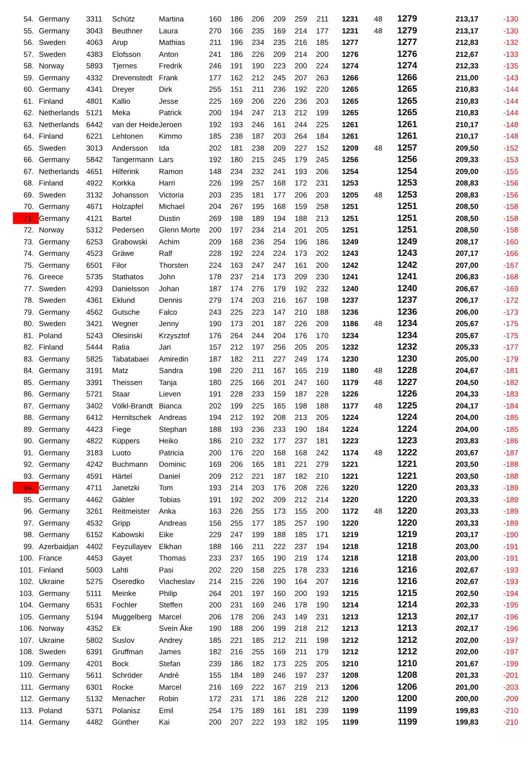| 54. | Germany | 3311 | Schütz | Martina | 160 | 186 | 206 | 209 | 259 | 211 | 1231 | 48 | 1279 | 213,17 | -130 |
| 55. | Germany | 3043 | Beuthner | Laura | 270 | 166 | 235 | 169 | 214 | 177 | 1231 | 48 | 1279 | 213,17 | -130 |
| 56. | Sweden | 4063 | Arup | Mathias | 211 | 196 | 234 | 235 | 216 | 185 | 1277 | | 1277 | 212,83 | -132 |
| 57. | Sweden | 4383 | Elofsson | Anton | 241 | 186 | 226 | 209 | 214 | 200 | 1276 | | 1276 | 212,67 | -133 |
| 58. | Norway | 5893 | Tjernes | Fredrik | 246 | 191 | 190 | 223 | 200 | 224 | 1274 | | 1274 | 212,33 | -135 |
| 59. | Germany | 4332 | Drevenstedt | Frank | 177 | 162 | 212 | 245 | 207 | 263 | 1266 | | 1266 | 211,00 | -143 |
| 60. | Germany | 4341 | Dreyer | Dirk | 255 | 151 | 211 | 236 | 192 | 220 | 1265 | | 1265 | 210,83 | -144 |
| 61. | Finland | 4801 | Kallio | Jesse | 225 | 169 | 206 | 226 | 236 | 203 | 1265 | | 1265 | 210,83 | -144 |
| 62. | Netherlands | 5121 | Meka | Patrick | 200 | 194 | 247 | 213 | 212 | 199 | 1265 | | 1265 | 210,83 | -144 |
| 63. | Netherlands | 6442 | van der Heide | Jeroen | 192 | 193 | 246 | 161 | 244 | 225 | 1261 | | 1261 | 210,17 | -148 |
| 64. | Finland | 6221 | Lehtonen | Kimmo | 185 | 238 | 187 | 203 | 264 | 184 | 1261 | | 1261 | 210,17 | -148 |
| 65. | Sweden | 3013 | Andersson | Ida | 202 | 181 | 238 | 209 | 227 | 152 | 1209 | 48 | 1257 | 209,50 | -152 |
| 66. | Germany | 5842 | Tangermann | Lars | 192 | 180 | 215 | 245 | 179 | 245 | 1256 | | 1256 | 209,33 | -153 |
| 67. | Netherlands | 4651 | Hilferink | Ramon | 148 | 234 | 232 | 241 | 193 | 206 | 1254 | | 1254 | 209,00 | -155 |
| 68. | Finland | 4922 | Korkka | Harri | 226 | 199 | 257 | 168 | 172 | 231 | 1253 | | 1253 | 208,83 | -156 |
| 69. | Sweden | 3132 | Johansson | Victoria | 203 | 235 | 181 | 177 | 206 | 203 | 1205 | 48 | 1253 | 208,83 | -156 |
| 70. | Germany | 4671 | Holzapfel | Michael | 204 | 267 | 195 | 168 | 159 | 258 | 1251 | | 1251 | 208,50 | -158 |
| 71. | Germany | 4121 | Bartel | Dustin | 269 | 198 | 189 | 194 | 188 | 213 | 1251 | | 1251 | 208,50 | -158 |
| 72. | Norway | 5312 | Pedersen | Glenn Morte | 200 | 197 | 234 | 214 | 201 | 205 | 1251 | | 1251 | 208,50 | -158 |
| 73. | Germany | 6253 | Grabowski | Achim | 209 | 168 | 236 | 254 | 196 | 186 | 1249 | | 1249 | 208,17 | -160 |
| 74. | Germany | 4523 | Gräwe | Ralf | 228 | 192 | 224 | 224 | 173 | 202 | 1243 | | 1243 | 207,17 | -166 |
| 75. | Germany | 6501 | Filor | Thorsten | 224 | 163 | 247 | 247 | 161 | 200 | 1242 | | 1242 | 207,00 | -167 |
| 76. | Greece | 5735 | Stathatos | John | 178 | 237 | 214 | 173 | 209 | 230 | 1241 | | 1241 | 206,83 | -168 |
| 77. | Sweden | 4293 | Danielsson | Johan | 187 | 174 | 276 | 179 | 192 | 232 | 1240 | | 1240 | 206,67 | -169 |
| 78. | Sweden | 4361 | Eklund | Dennis | 279 | 174 | 203 | 216 | 167 | 198 | 1237 | | 1237 | 206,17 | -172 |
| 79. | Germany | 4562 | Gutsche | Falco | 243 | 225 | 223 | 147 | 210 | 188 | 1236 | | 1236 | 206,00 | -173 |
| 80. | Sweden | 3421 | Wegner | Jenny | 190 | 173 | 201 | 187 | 226 | 209 | 1186 | 48 | 1234 | 205,67 | -175 |
| 81. | Poland | 5243 | Olesinski | Krzysztof | 176 | 264 | 244 | 204 | 176 | 170 | 1234 | | 1234 | 205,67 | -175 |
| 82. | Finland | 5444 | Ratia | Jari | 157 | 212 | 197 | 256 | 205 | 205 | 1232 | | 1232 | 205,33 | -177 |
| 83. | Germany | 5825 | Tabatabaei | Amiredin | 187 | 182 | 211 | 227 | 249 | 174 | 1230 | | 1230 | 205,00 | -179 |
| 84. | Germany | 3191 | Matz | Sandra | 198 | 220 | 211 | 167 | 165 | 219 | 1180 | 48 | 1228 | 204,67 | -181 |
| 85. | Germany | 3391 | Theissen | Tanja | 180 | 225 | 166 | 201 | 247 | 160 | 1179 | 48 | 1227 | 204,50 | -182 |
| 86. | Germany | 5721 | Staar | Lieven | 191 | 228 | 233 | 159 | 187 | 228 | 1226 | | 1226 | 204,33 | -183 |
| 87. | Germany | 3402 | Völkl-Brandt | Bianca | 202 | 199 | 225 | 165 | 198 | 188 | 1177 | 48 | 1225 | 204,17 | -184 |
| 88. | Germany | 6412 | Hernitschek | Andreas | 194 | 212 | 192 | 208 | 213 | 205 | 1224 | | 1224 | 204,00 | -185 |
| 89. | Germany | 4423 | Fiege | Stephan | 188 | 193 | 236 | 233 | 190 | 184 | 1224 | | 1224 | 204,00 | -185 |
| 90. | Germany | 4822 | Küppers | Heiko | 186 | 210 | 232 | 177 | 237 | 181 | 1223 | | 1223 | 203,83 | -186 |
| 91. | Germany | 3183 | Luoto | Patricia | 200 | 176 | 220 | 168 | 168 | 242 | 1174 | 48 | 1222 | 203,67 | -187 |
| 92. | Germany | 4242 | Buchmann | Dominic | 169 | 206 | 165 | 181 | 221 | 279 | 1221 | | 1221 | 203,50 | -188 |
| 93. | Germany | 4591 | Härtel | Daniel | 209 | 212 | 221 | 187 | 182 | 210 | 1221 | | 1221 | 203,50 | -188 |
| 94. | Germany | 4711 | Janetzki | Tom | 193 | 214 | 203 | 176 | 208 | 226 | 1220 | | 1220 | 203,33 | -189 |
| 95. | Germany | 4462 | Gäbler | Tobias | 191 | 192 | 202 | 209 | 212 | 214 | 1220 | | 1220 | 203,33 | -189 |
| 96. | Germany | 3261 | Reitmeister | Anka | 163 | 226 | 255 | 173 | 155 | 200 | 1172 | 48 | 1220 | 203,33 | -189 |
| 97. | Germany | 4532 | Gripp | Andreas | 156 | 255 | 177 | 185 | 257 | 190 | 1220 | | 1220 | 203,33 | -189 |
| 98. | Germany | 6152 | Kabowski | Eike | 229 | 247 | 199 | 188 | 185 | 171 | 1219 | | 1219 | 203,17 | -190 |
| 99. | Azerbaidjan | 4402 | Feyzullayev | Elkhan | 188 | 166 | 211 | 222 | 237 | 194 | 1218 | | 1218 | 203,00 | -191 |
| 100. | France | 4453 | Gayet | Thomas | 233 | 237 | 165 | 190 | 219 | 174 | 1218 | | 1218 | 203,00 | -191 |
| 101. | Finland | 5003 | Lahti | Pasi | 202 | 220 | 158 | 225 | 178 | 233 | 1216 | | 1216 | 202,67 | -193 |
| 102. | Ukraine | 5275 | Oseredko | Viacheslav | 214 | 215 | 226 | 190 | 164 | 207 | 1216 | | 1216 | 202,67 | -193 |
| 103. | Germany | 5111 | Meinke | Philip | 264 | 201 | 197 | 160 | 200 | 193 | 1215 | | 1215 | 202,50 | -194 |
| 104. | Germany | 6531 | Fochler | Steffen | 200 | 231 | 169 | 246 | 178 | 190 | 1214 | | 1214 | 202,33 | -195 |
| 105. | Germany | 5194 | Muggelberg | Marcel | 206 | 178 | 206 | 243 | 149 | 231 | 1213 | | 1213 | 202,17 | -196 |
| 106. | Norway | 4352 | Ek | Svein Åke | 190 | 188 | 206 | 199 | 218 | 212 | 1213 | | 1213 | 202,17 | -196 |
| 107. | Ukraine | 5802 | Suslov | Andrey | 185 | 221 | 185 | 212 | 211 | 198 | 1212 | | 1212 | 202,00 | -197 |
| 108. | Sweden | 6391 | Gruffman | James | 182 | 216 | 255 | 169 | 211 | 179 | 1212 | | 1212 | 202,00 | -197 |
| 109. | Germany | 4201 | Bock | Stefan | 239 | 186 | 182 | 173 | 225 | 205 | 1210 | | 1210 | 201,67 | -199 |
| 110. | Germany | 5611 | Schröder | André | 155 | 184 | 189 | 246 | 197 | 237 | 1208 | | 1208 | 201,33 | -201 |
| 111. | Germany | 6301 | Rocke | Marcel | 216 | 169 | 222 | 167 | 219 | 213 | 1206 | | 1206 | 201,00 | -203 |
| 112. | Germany | 5132 | Menacher | Robin | 172 | 231 | 171 | 186 | 228 | 212 | 1200 | | 1200 | 200,00 | -209 |
| 113. | Poland | 5371 | Polanisz | Emil | 254 | 175 | 189 | 161 | 181 | 239 | 1199 | | 1199 | 199,83 | -210 |
| 114. | Germany | 4482 | Günther | Kai | 200 | 207 | 222 | 193 | 182 | 195 | 1199 | | 1199 | 199,83 | -210 |